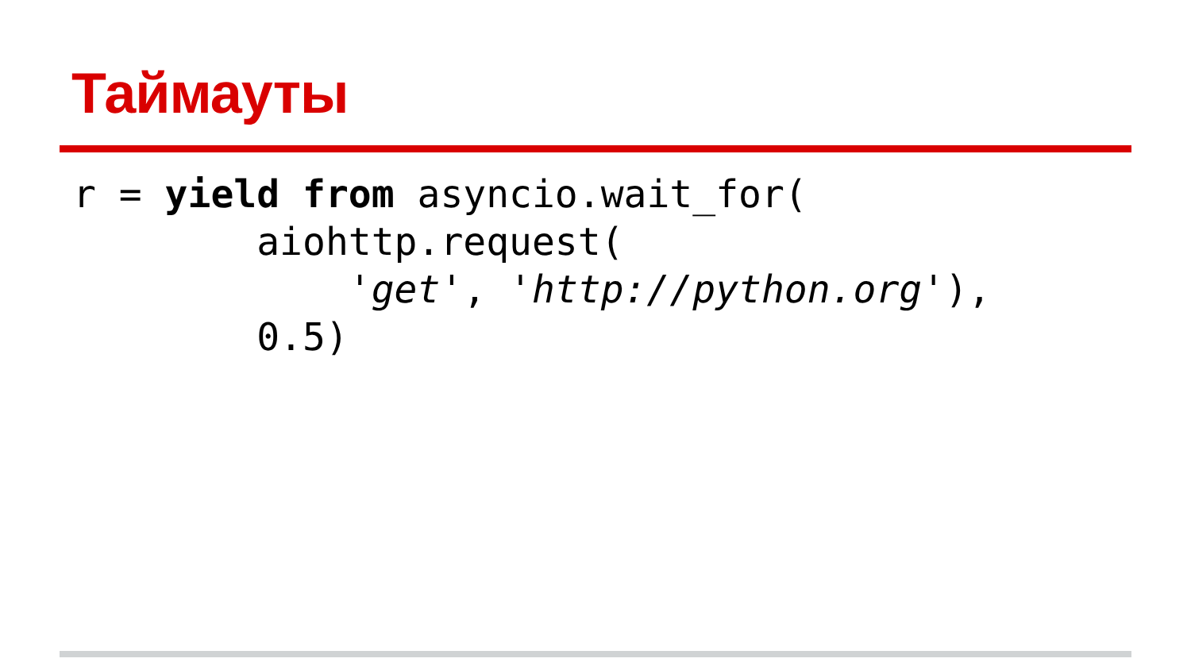Таймауты
r = yield from asyncio.wait_for(
        aiohttp.request(
            'get', 'http://python.org'),
        0.5)